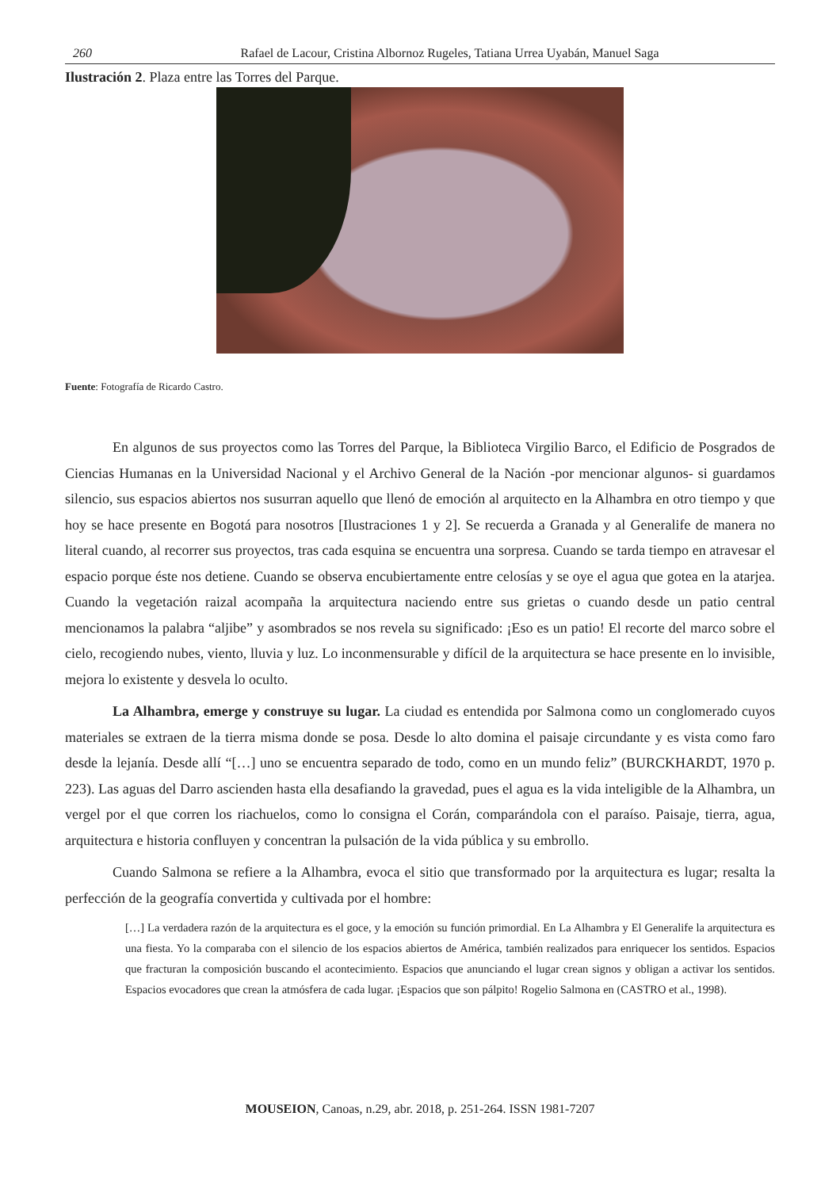260 Rafael de Lacour, Cristina Albornoz Rugeles, Tatiana Urrea Uyabán, Manuel Saga
Ilustración 2. Plaza entre las Torres del Parque.
Fuente: Fotografía de Ricardo Castro.
En algunos de sus proyectos como las Torres del Parque, la Biblioteca Virgilio Barco, el Edificio de Posgrados de Ciencias Humanas en la Universidad Nacional y el Archivo General de la Nación -por mencionar algunos- si guardamos silencio, sus espacios abiertos nos susurran aquello que llenó de emoción al arquitecto en la Alhambra en otro tiempo y que hoy se hace presente en Bogotá para nosotros [Ilustraciones 1 y 2]. Se recuerda a Granada y al Generalife de manera no literal cuando, al recorrer sus proyectos, tras cada esquina se encuentra una sorpresa. Cuando se tarda tiempo en atravesar el espacio porque éste nos detiene. Cuando se observa encubiertamente entre celosías y se oye el agua que gotea en la atarjea. Cuando la vegetación raizal acompaña la arquitectura naciendo entre sus grietas o cuando desde un patio central mencionamos la palabra “aljibe” y asombrados se nos revela su significado: ¡Eso es un patio! El recorte del marco sobre el cielo, recogiendo nubes, viento, lluvia y luz. Lo inconmensurable y difícil de la arquitectura se hace presente en lo invisible, mejora lo existente y desvela lo oculto.
La Alhambra, emerge y construye su lugar. La ciudad es entendida por Salmona como un conglomerado cuyos materiales se extraen de la tierra misma donde se posa. Desde lo alto domina el paisaje circundante y es vista como faro desde la lejanía. Desde allí “[…] uno se encuentra separado de todo, como en un mundo feliz” (BURCKHARDT, 1970 p. 223). Las aguas del Darro ascienden hasta ella desafiando la gravedad, pues el agua es la vida inteligible de la Alhambra, un vergel por el que corren los riachuelos, como lo consigna el Corán, comparándola con el paraíso. Paisaje, tierra, agua, arquitectura e historia confluyen y concentran la pulsación de la vida pública y su embrollo.
Cuando Salmona se refiere a la Alhambra, evoca el sitio que transformado por la arquitectura es lugar; resalta la perfección de la geografía convertida y cultivada por el hombre:
[…] La verdadera razón de la arquitectura es el goce, y la emoción su función primordial. En La Alhambra y El Generalife la arquitectura es una fiesta. Yo la comparaba con el silencio de los espacios abiertos de América, también realizados para enriquecer los sentidos. Espacios que fracturan la composición buscando el acontecimiento. Espacios que anunciando el lugar crean signos y obligan a activar los sentidos. Espacios evocadores que crean la atmósfera de cada lugar. ¡Espacios que son pálpito! Rogelio Salmona en (CASTRO et al., 1998).
MOUSEION, Canoas, n.29, abr. 2018, p. 251-264. ISSN 1981-7207